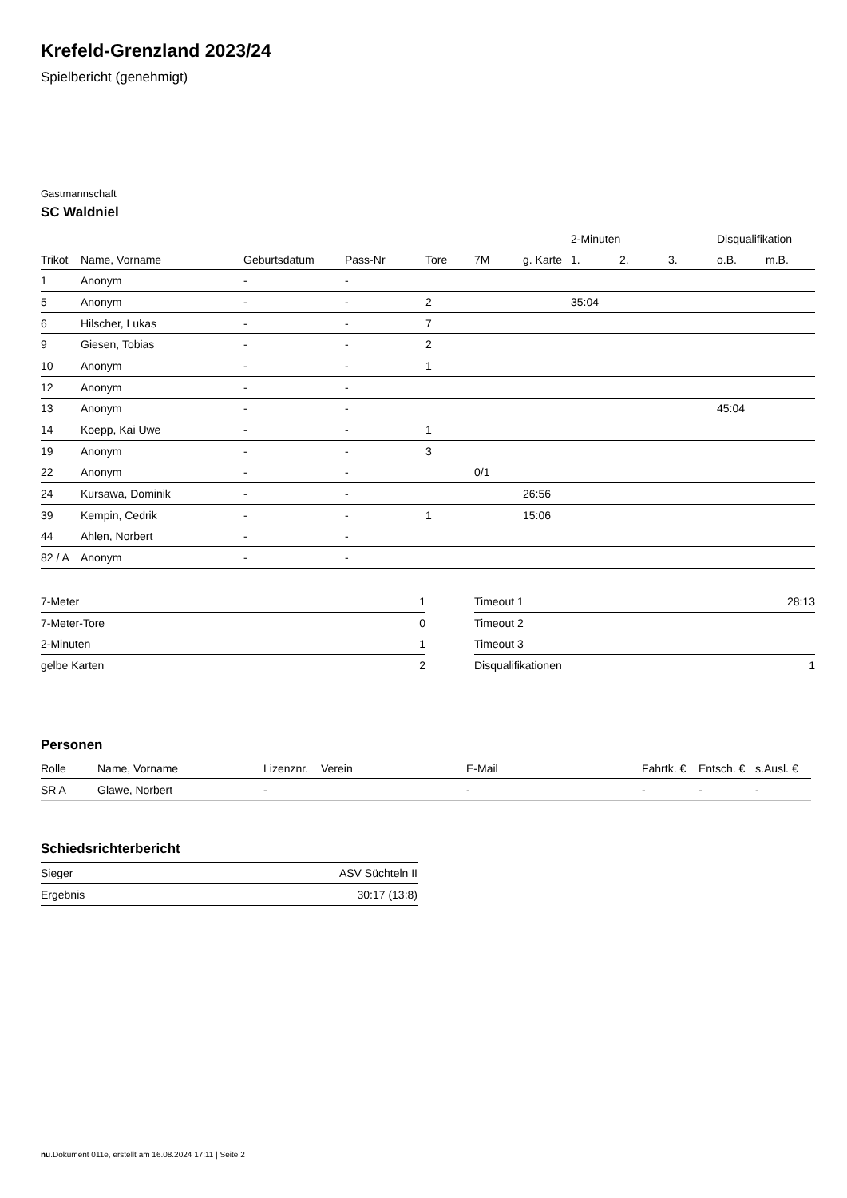Krefeld-Grenzland 2023/24
Spielbericht (genehmigt)
Gastmannschaft
SC Waldniel
| | | | | | | | 2-Minuten | | | Disqualifikation | |
| --- | --- | --- | --- | --- | --- | --- | --- | --- | --- | --- | --- |
| Trikot | Name, Vorname | Geburtsdatum | Pass-Nr | Tore | 7M | g. Karte | 1. | 2. | 3. | o.B. | m.B. |
| 1 | Anonym | - | - | | | | | | | | |
| 5 | Anonym | - | - | 2 | | | 35:04 | | | | |
| 6 | Hilscher, Lukas | - | - | 7 | | | | | | | |
| 9 | Giesen, Tobias | - | - | 2 | | | | | | | |
| 10 | Anonym | - | - | 1 | | | | | | | |
| 12 | Anonym | - | - | | | | | | | | |
| 13 | Anonym | - | - | | | | | | | 45:04 | |
| 14 | Koepp, Kai Uwe | - | - | 1 | | | | | | | |
| 19 | Anonym | - | - | 3 | | | | | | | |
| 22 | Anonym | - | - | | 0/1 | | | | | | |
| 24 | Kursawa, Dominik | - | - | | | 26:56 | | | | | |
| 39 | Kempin, Cedrik | - | - | 1 | | 15:06 | | | | | |
| 44 | Ahlen, Norbert | - | - | | | | | | | | |
| 82 / A | Anonym | - | - | | | | | | | | |
| 7-Meter | 1 |
| 7-Meter-Tore | 0 |
| 2-Minuten | 1 |
| gelbe Karten | 2 |
| Timeout 1 | 28:13 |
| Timeout 2 | |
| Timeout 3 | |
| Disqualifikationen | 1 |
Personen
| Rolle | Name, Vorname | Lizenznr. | Verein | E-Mail | Fahrtk. € | Entsch. € | s.Ausl. € |
| --- | --- | --- | --- | --- | --- | --- | --- |
| SR A | Glawe, Norbert | - | | - | - | - | - |
Schiedsrichterbericht
| Sieger | ASV Süchteln II |
| Ergebnis | 30:17 (13:8) |
nu.Dokument 011e, erstellt am 16.08.2024 17:11 | Seite 2